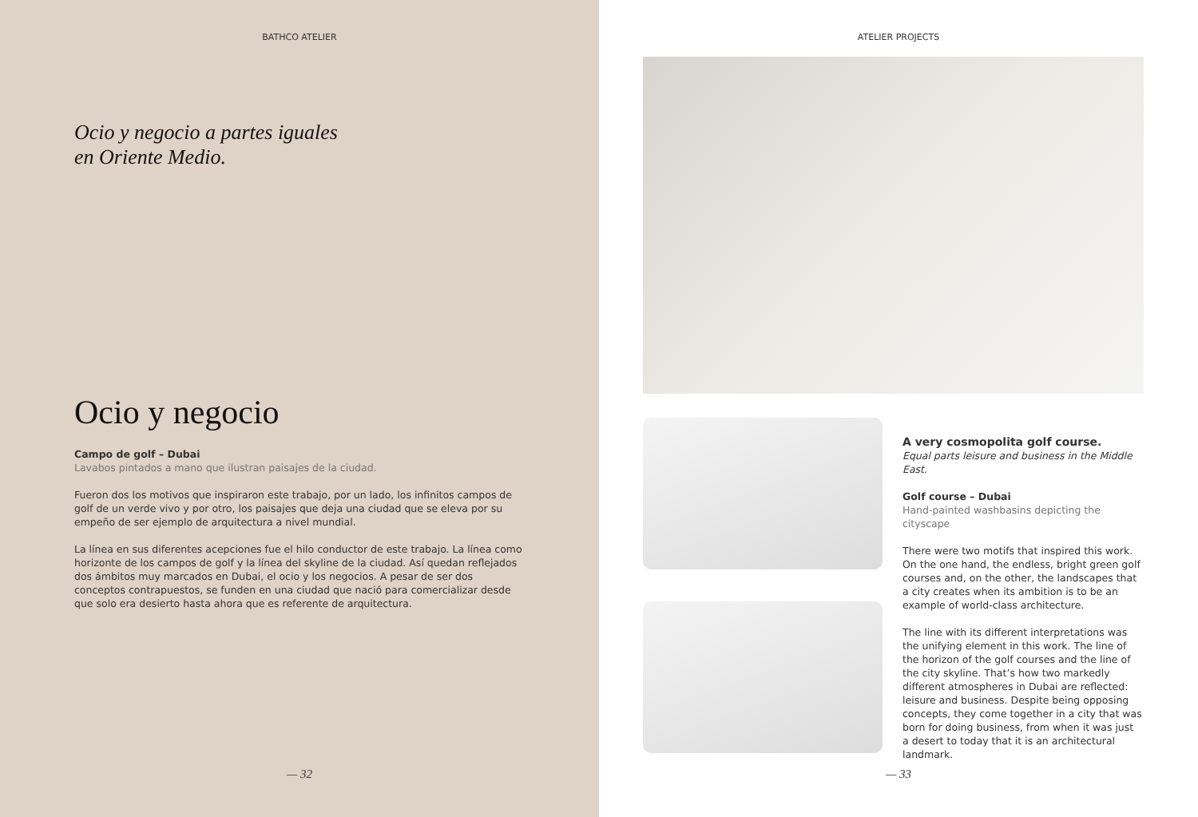BATHCO ATELIER
Ocio y negocio a partes iguales
en Oriente Medio.
Ocio y negocio
Campo de golf – Dubai
Lavabos pintados a mano que ilustran paisajes de la ciudad.
Fueron dos los motivos que inspiraron este trabajo, por un lado, los infinitos campos de golf de un verde vivo y por otro, los paisajes que deja una ciudad que se eleva por su empeño de ser ejemplo de arquitectura a nivel mundial.
La línea en sus diferentes acepciones fue el hilo conductor de este trabajo. La línea como horizonte de los campos de golf y la línea del skyline de la ciudad. Así quedan reflejados dos ámbitos muy marcados en Dubai, el ocio y los negocios. A pesar de ser dos conceptos contrapuestos, se funden en una ciudad que nació para comercializar desde que solo era desierto hasta ahora que es referente de arquitectura.
— 32
ATELIER PROJECTS
A very cosmopolita golf course.
Equal parts leisure and business in the Middle East.
Golf course – Dubai
Hand-painted washbasins depicting the cityscape
There were two motifs that inspired this work. On the one hand, the endless, bright green golf courses and, on the other, the landscapes that a city creates when its ambition is to be an example of world-class architecture.
The line with its different interpretations was the unifying element in this work. The line of the horizon of the golf courses and the line of the city skyline. That’s how two markedly different atmospheres in Dubai are reflected: leisure and business. Despite being opposing concepts, they come together in a city that was born for doing business, from when it was just a desert to today that it is an architectural landmark.
— 33